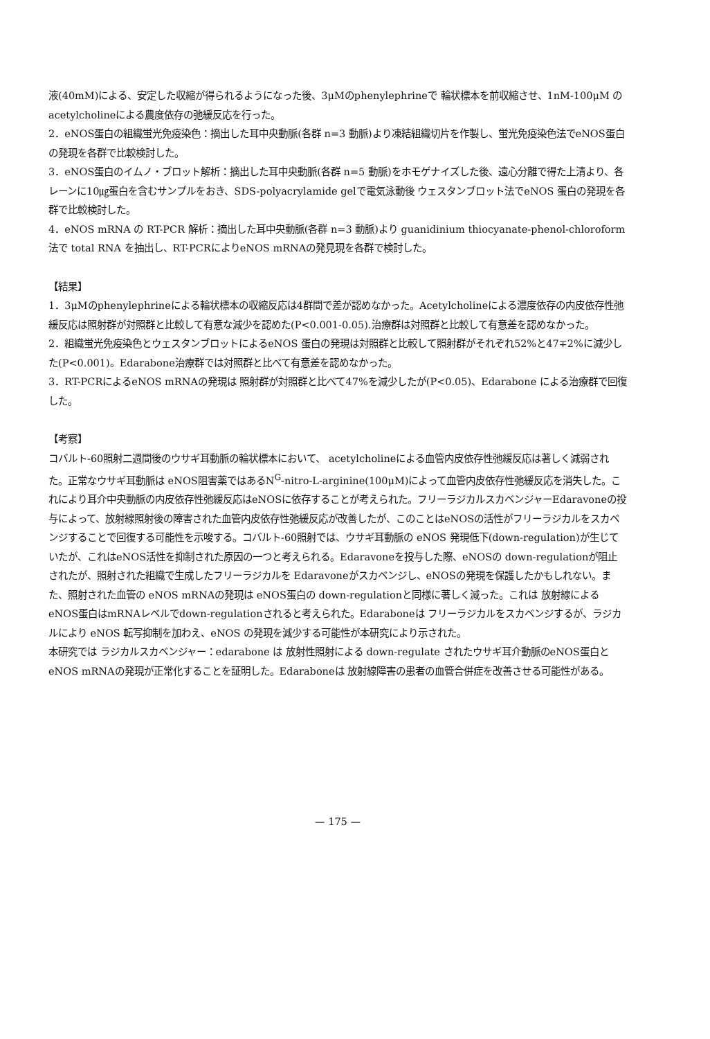液(40mM)による、安定した収縮が得られるようになった後、3μMのphenylephrineで 輪状標本を前収縮させ、1nM-100μM の acetylcholineによる農度依存の弛緩反応を行った。
2．eNOS蛋白の組織蛍光免疫染色：摘出した耳中央動脈(各群 n=3 動脈)より凍結組織切片を作製し、蛍光免疫染色法でeNOS蛋白の発現を各群で比較検討した。
3．eNOS蛋白のイムノ・ブロット解析：摘出した耳中央動脈(各群 n=5 動脈)をホモゲナイズした後、遠心分離で得た上清より、各レーンに10㎍蛋白を含むサンプルをおき、SDS-polyacrylamide gelで電気泳動後 ウェスタンブロット法でeNOS 蛋白の発現を各群で比較検討した。
4．eNOS mRNA の RT-PCR 解析：摘出した耳中央動脈(各群 n=3 動脈)より guanidinium thiocyanate-phenol-chloroform法で total RNA を抽出し、RT-PCRによりeNOS mRNAの発見現を各群で検討した。
【結果】
1．3μMのphenylephrineによる輪状標本の収縮反応は4群間で差が認めなかった。Acetylcholineによる濃度依存の内皮依存性弛緩反応は照射群が対照群と比較して有意な減少を認めた(P<0.001-0.05).治療群は対照群と比較して有意差を認めなかった。
2．組織蛍光免疫染色とウェスタンブロットによるeNOS 蛋白の発現は対照群と比較して照射群がそれぞれ52%と47∓2%に減少した(P<0.001)。Edarabone治療群では対照群と比べて有意差を認めなかった。
3．RT-PCRによるeNOS mRNAの発現は 照射群が対照群と比べて47%を減少したが(P<0.05)、Edarabone による治療群で回復した。
【考察】
コバルト-60照射二週間後のウサギ耳動脈の輪状標本において、 acetylcholineによる血管内皮依存性弛緩反応は著しく減弱された。正常なウサギ耳動脈は eNOS阻害薬ではあるN<sup>G</sup>-nitro-L-arginine(100μM)によって血管内皮依存性弛緩反応を消失した。これにより耳介中央動脈の内皮依存性弛緩反応はeNOSに依存することが考えられた。フリーラジカルスカベンジャーEdaravoneの投与によって、放射線照射後の障害された血管内皮依存性弛緩反応が改善したが、このことはeNOSの活性がフリーラジカルをスカベンジすることで回復する可能性を示唆する。コバルト-60照射では、ウサギ耳動脈の eNOS 発現低下(down-regulation)が生じていたが、これはeNOS活性を抑制された原因の一つと考えられる。Edaravoneを投与した際、eNOSの down-regulationが阻止されたが、照射された組織で生成したフリーラジカルを Edaravoneがスカベンジし、eNOSの発現を保護したかもしれない。また、照射された血管の eNOS mRNAの発現は eNOS蛋白の down-regulationと同様に著しく減った。これは 放射線によるeNOS蛋白はmRNAレベルでdown-regulationされると考えられた。Edaraboneは フリーラジカルをスカベンジするが、ラジカルにより eNOS 転写抑制を加わえ、eNOS の発現を減少する可能性が本研究により示された。
本研究では ラジカルスカベンジャー：edarabone は 放射性照射による down-regulate されたウサギ耳介動脈のeNOS蛋白と eNOS mRNAの発現が正常化することを証明した。Edaraboneは 放射線障害の患者の血管合併症を改善させる可能性がある。
— 175 —